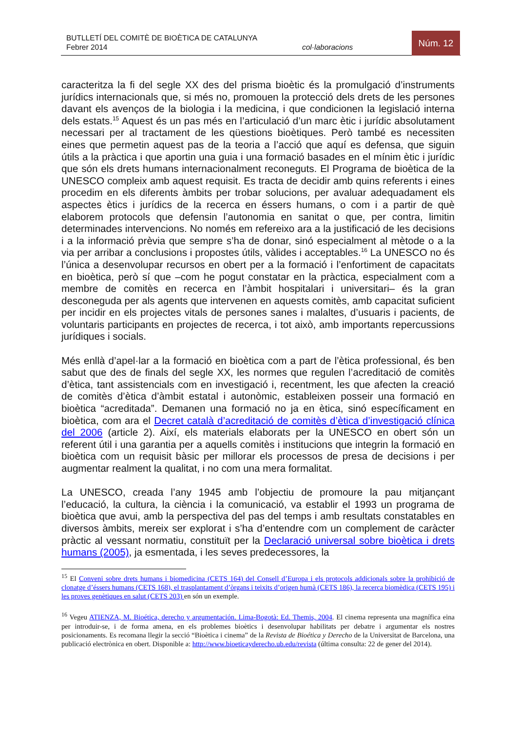BUTLLETÍ DEL COMITÈ DE BIOÈTICA DE CATALUNYA
Febrer 2014
col·laboracions
Núm. 12
caracteritza la fi del segle XX des del prisma bioètic és la promulgació d’instruments jurídics internacionals que, si més no, promouen la protecció dels drets de les persones davant els avenços de la biologia i la medicina, i que condicionen la legislació interna dels estats.<sup>15</sup> Aquest és un pas més en l’articulació d’un marc ètic i jurídic absolutament necessari per al tractament de les qüestions bioètiques. Però també es necessiten eines que permetin aquest pas de la teoria a l’acció que aquí es defensa, que siguin útils a la pràctica i que aportin una guia i una formació basades en el mínim ètic i jurídic que són els drets humans internacionalment reconeguts. El Programa de bioètica de la UNESCO compleix amb aquest requisit. Es tracta de decidir amb quins referents i eines procedim en els diferents àmbits per trobar solucions, per avaluar adequadament els aspectes ètics i jurídics de la recerca en éssers humans, o com i a partir de què elaborem protocols que defensin l’autonomia en sanitat o que, per contra, limitin determinades intervencions. No només em refereixo ara a la justificació de les decisions i a la informació prèvia que sempre s’ha de donar, sinó especialment al mètode o a la via per arribar a conclusions i propostes útils, vàlides i acceptables.<sup>16</sup> La UNESCO no és l’única a desenvolupar recursos en obert per a la formació i l’enfortiment de capacitats en bioètica, però sí que –com he pogut constatar en la pràctica, especialment com a membre de comitès en recerca en l’àmbit hospitalari i universitari– és la gran desconeguda per als agents que intervenen en aquests comitès, amb capacitat suficient per incidir en els projectes vitals de persones sanes i malaltes, d’usuaris i pacients, de voluntaris participants en projectes de recerca, i tot això, amb importants repercussions jurídiques i socials.
Més enllà d’apel·lar a la formació en bioètica com a part de l’ètica professional, és ben sabut que des de finals del segle XX, les normes que regulen l’acreditació de comitès d’ètica, tant assistencials com en investigació i, recentment, les que afecten la creació de comitès d’ètica d’àmbit estatal i autonòmic, estableixen posseir una formació en bioètica “acreditada”. Demanen una formació no ja en ètica, sinó específicament en bioètica, com ara el Decret català d’acreditació de comitès d’ètica d’investigació clínica del 2006 (article 2). Així, els materials elaborats per la UNESCO en obert són un referent útil i una garantia per a aquells comitès i institucions que integrin la formació en bioètica com un requisit bàsic per millorar els processos de presa de decisions i per augmentar realment la qualitat, i no com una mera formalitat.
La UNESCO, creada l’any 1945 amb l’objectiu de promoure la pau mitjançant l’educació, la cultura, la ciència i la comunicació, va establir el 1993 un programa de bioètica que avui, amb la perspectiva del pas del temps i amb resultats constatables en diversos àmbits, mereix ser explorat i s’ha d’entendre com un complement de caràcter pràctic al vessant normatiu, constituït per la Declaració universal sobre bioètica i drets humans (2005), ja esmentada, i les seves predecessores, la
<sup>15</sup> El Conveni sobre drets humans i biomedicina (CETS 164) del Consell d’Europa i els protocols addicionals sobre la prohibició de clonatge d’éssers humans (CETS 168), el trasplantament d’òrgans i teixits d’origen humà (CETS 186), la recerca biomèdica (CETS 195) i les proves genètiques en salut (CETS 203) en són un exemple.
<sup>16</sup> Vegeu ATIENZA, M. Bioética, derecho y argumentación. Lima-Bogotà: Ed. Themis, 2004. El cinema representa una magnífica eina per introduir-se, i de forma amena, en els problemes bioètics i desenvolupar habilitats per debatre i argumentar els nostres posicionaments. Es recomana llegir la secció “Bioètica i cinema” de la Revista de Bioética y Derecho de la Universitat de Barcelona, una publicació electrònica en obert. Disponible a: http://www.bioeticayderecho.ub.edu/revista (última consulta: 22 de gener del 2014).